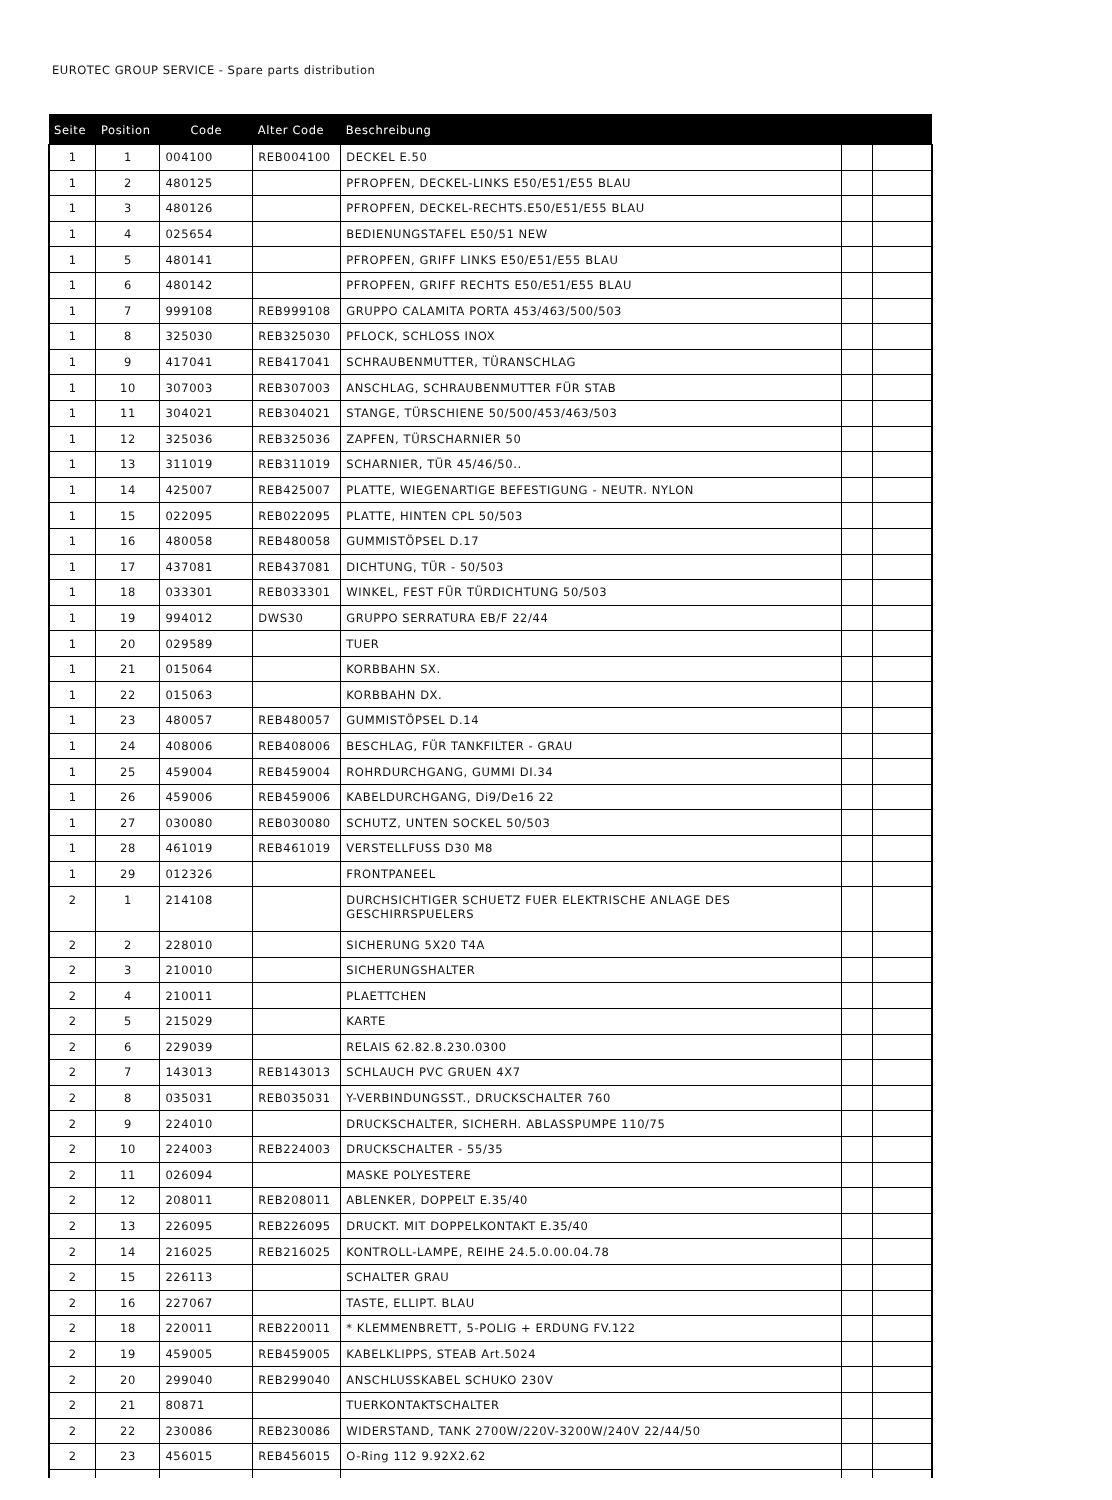EUROTEC GROUP SERVICE - Spare parts distribution
| Seite | Position | Code | Alter Code | Beschreibung | | |
| --- | --- | --- | --- | --- | --- | --- |
| 1 | 1 | 004100 | REB004100 | DECKEL E.50 | | |
| 1 | 2 | 480125 | | PFROPFEN, DECKEL-LINKS E50/E51/E55 BLAU | | |
| 1 | 3 | 480126 | | PFROPFEN, DECKEL-RECHTS.E50/E51/E55 BLAU | | |
| 1 | 4 | 025654 | | BEDIENUNGSTAFEL E50/51 NEW | | |
| 1 | 5 | 480141 | | PFROPFEN, GRIFF LINKS E50/E51/E55 BLAU | | |
| 1 | 6 | 480142 | | PFROPFEN, GRIFF RECHTS E50/E51/E55 BLAU | | |
| 1 | 7 | 999108 | REB999108 | GRUPPO CALAMITA PORTA 453/463/500/503 | | |
| 1 | 8 | 325030 | REB325030 | PFLOCK, SCHLOSS INOX | | |
| 1 | 9 | 417041 | REB417041 | SCHRAUBENMUTTER, TÜRANSCHLAG | | |
| 1 | 10 | 307003 | REB307003 | ANSCHLAG, SCHRAUBENMUTTER FÜR STAB | | |
| 1 | 11 | 304021 | REB304021 | STANGE, TÜRSCHIENE 50/500/453/463/503 | | |
| 1 | 12 | 325036 | REB325036 | ZAPFEN, TÜRSCHARNIER 50 | | |
| 1 | 13 | 311019 | REB311019 | SCHARNIER, TÜR 45/46/50.. | | |
| 1 | 14 | 425007 | REB425007 | PLATTE, WIEGENARTIGE BEFESTIGUNG - NEUTR. NYLON | | |
| 1 | 15 | 022095 | REB022095 | PLATTE, HINTEN CPL 50/503 | | |
| 1 | 16 | 480058 | REB480058 | GUMMISTÖPSEL D.17 | | |
| 1 | 17 | 437081 | REB437081 | DICHTUNG, TÜR - 50/503 | | |
| 1 | 18 | 033301 | REB033301 | WINKEL, FEST FÜR TÜRDICHTUNG 50/503 | | |
| 1 | 19 | 994012 | DWS30 | GRUPPO SERRATURA EB/F 22/44 | | |
| 1 | 20 | 029589 | | TUER | | |
| 1 | 21 | 015064 | | KORBBAHN SX. | | |
| 1 | 22 | 015063 | | KORBBAHN DX. | | |
| 1 | 23 | 480057 | REB480057 | GUMMISTÖPSEL D.14 | | |
| 1 | 24 | 408006 | REB408006 | BESCHLAG, FÜR TANKFILTER - GRAU | | |
| 1 | 25 | 459004 | REB459004 | ROHRDURCHGANG, GUMMI DI.34 | | |
| 1 | 26 | 459006 | REB459006 | KABELDURCHGANG, Di9/De16 22 | | |
| 1 | 27 | 030080 | REB030080 | SCHUTZ, UNTEN SOCKEL 50/503 | | |
| 1 | 28 | 461019 | REB461019 | VERSTELLFUSS D30 M8 | | |
| 1 | 29 | 012326 | | FRONTPANEEL | | |
| 2 | 1 | 214108 | | DURCHSICHTIGER SCHUETZ FUER ELEKTRISCHE ANLAGE DES GESCHIRRSPUELERS | | |
| 2 | 2 | 228010 | | SICHERUNG 5X20 T4A | | |
| 2 | 3 | 210010 | | SICHERUNGSHALTER | | |
| 2 | 4 | 210011 | | PLAETTCHEN | | |
| 2 | 5 | 215029 | | KARTE | | |
| 2 | 6 | 229039 | | RELAIS 62.82.8.230.0300 | | |
| 2 | 7 | 143013 | REB143013 | SCHLAUCH PVC GRUEN 4X7 | | |
| 2 | 8 | 035031 | REB035031 | Y-VERBINDUNGSST., DRUCKSCHALTER 760 | | |
| 2 | 9 | 224010 | | DRUCKSCHALTER, SICHERH. ABLASSPUMPE 110/75 | | |
| 2 | 10 | 224003 | REB224003 | DRUCKSCHALTER - 55/35 | | |
| 2 | 11 | 026094 | | MASKE POLYESTERE | | |
| 2 | 12 | 208011 | REB208011 | ABLENKER, DOPPELT E.35/40 | | |
| 2 | 13 | 226095 | REB226095 | DRUCKT. MIT DOPPELKONTAKT E.35/40 | | |
| 2 | 14 | 216025 | REB216025 | KONTROLL-LAMPE, REIHE 24.5.0.00.04.78 | | |
| 2 | 15 | 226113 | | SCHALTER GRAU | | |
| 2 | 16 | 227067 | | TASTE, ELLIPT. BLAU | | |
| 2 | 18 | 220011 | REB220011 | * KLEMMENBRETT, 5-POLIG + ERDUNG FV.122 | | |
| 2 | 19 | 459005 | REB459005 | KABELKLIPPS, STEAB Art.5024 | | |
| 2 | 20 | 299040 | REB299040 | ANSCHLUSSKABEL SCHUKO 230V | | |
| 2 | 21 | 80871 | | TUERKONTAKTSCHALTER | | |
| 2 | 22 | 230086 | REB230086 | WIDERSTAND, TANK 2700W/220V-3200W/240V 22/44/50 | | |
| 2 | 23 | 456015 | REB456015 | O-Ring 112 9.92X2.62 | | |